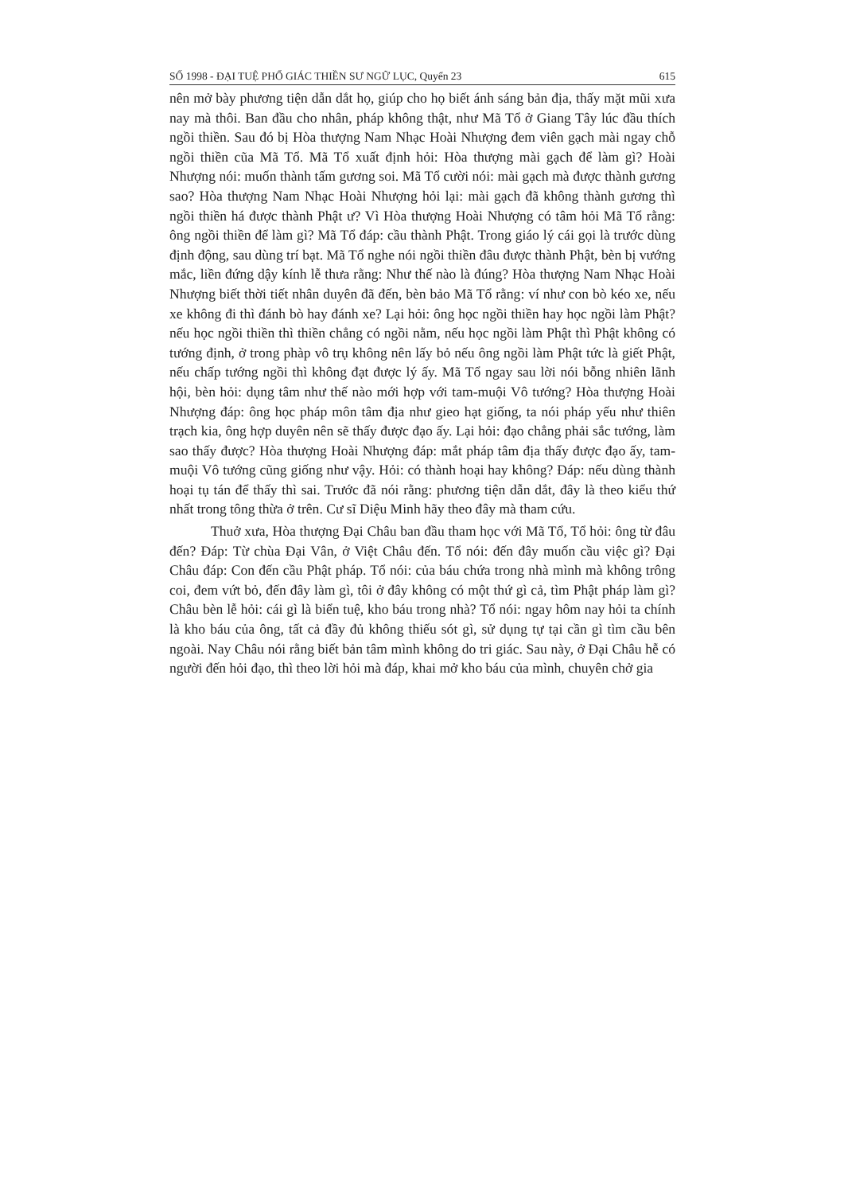SỐ 1998 - ĐẠI TUỆ PHỔ GIÁC THIỀN SƯ NGỮ LỤC, Quyển 23 615
nên mở bày phương tiện dẫn dắt họ, giúp cho họ biết ánh sáng bản địa, thấy mặt mũi xưa nay mà thôi. Ban đầu cho nhân, pháp không thật, như Mã Tổ ở Giang Tây lúc đầu thích ngồi thiền. Sau đó bị Hòa thượng Nam Nhạc Hoài Nhượng đem viên gạch mài ngay chỗ ngồi thiền cũa Mã Tổ. Mã Tổ xuất định hỏi: Hòa thượng mài gạch để làm gì? Hoài Nhượng nói: muốn thành tấm gương soi. Mã Tổ cười nói: mài gạch mà được thành gương sao? Hòa thượng Nam Nhạc Hoài Nhượng hỏi lại: mài gạch đã không thành gương thì ngồi thiền há được thành Phật ư? Vì Hòa thượng Hoài Nhượng có tâm hỏi Mã Tổ rằng: ông ngồi thiền để làm gì? Mã Tổ đáp: cầu thành Phật. Trong giáo lý cái gọi là trước dùng định động, sau dùng trí bạt. Mã Tổ nghe nói ngồi thiền đâu được thành Phật, bèn bị vướng mắc, liền đứng dậy kính lễ thưa rằng: Như thế nào là đúng? Hòa thượng Nam Nhạc Hoài Nhượng biết thời tiết nhân duyên đã đến, bèn bảo Mã Tổ rằng: ví như con bò kéo xe, nếu xe không đi thì đánh bò hay đánh xe? Lại hỏi: ông học ngồi thiền hay học ngồi làm Phật? nếu học ngồi thiền thì thiền chẳng có ngồi nằm, nếu học ngồi làm Phật thì Phật không có tướng định, ở trong phàp vô trụ không nên lấy bỏ nếu ông ngồi làm Phật tức là giết Phật, nếu chấp tướng ngồi thì không đạt được lý ấy. Mã Tổ ngay sau lời nói bỗng nhiên lãnh hội, bèn hỏi: dụng tâm như thế nào mới hợp với tam-muội Vô tướng? Hòa thượng Hoài Nhượng đáp: ông học pháp môn tâm địa như gieo hạt giống, ta nói pháp yếu như thiên trạch kia, ông hợp duyên nên sẽ thấy được đạo ấy. Lại hỏi: đạo chẳng phải sắc tướng, làm sao thấy được? Hòa thượng Hoài Nhượng đáp: mắt pháp tâm địa thấy được đạo ấy, tam-muội Vô tướng cũng giống như vậy. Hỏi: có thành hoại hay không? Đáp: nếu dùng thành hoại tụ tán để thấy thì sai. Trước đã nói rằng: phương tiện dẫn dắt, đây là theo kiểu thứ nhất trong tông thừa ở trên. Cư sĩ Diệu Minh hãy theo đây mà tham cứu.
Thuở xưa, Hòa thượng Đại Châu ban đầu tham học với Mã Tổ, Tổ hỏi: ông từ đâu đến? Đáp: Từ chùa Đại Vân, ở Việt Châu đến. Tổ nói: đến đây muốn cầu việc gì? Đại Châu đáp: Con đến cầu Phật pháp. Tổ nói: của báu chứa trong nhà mình mà không trông coi, đem vứt bỏ, đến đây làm gì, tôi ở đây không có một thứ gì cả, tìm Phật pháp làm gì? Châu bèn lễ hỏi: cái gì là biển tuệ, kho báu trong nhà? Tổ nói: ngay hôm nay hỏi ta chính là kho báu của ông, tất cả đầy đủ không thiếu sót gì, sử dụng tự tại cần gì tìm cầu bên ngoài. Nay Châu nói rằng biết bản tâm mình không do tri giác. Sau này, ở Đại Châu hễ có người đến hỏi đạo, thì theo lời hỏi mà đáp, khai mở kho báu của mình, chuyên chở gia